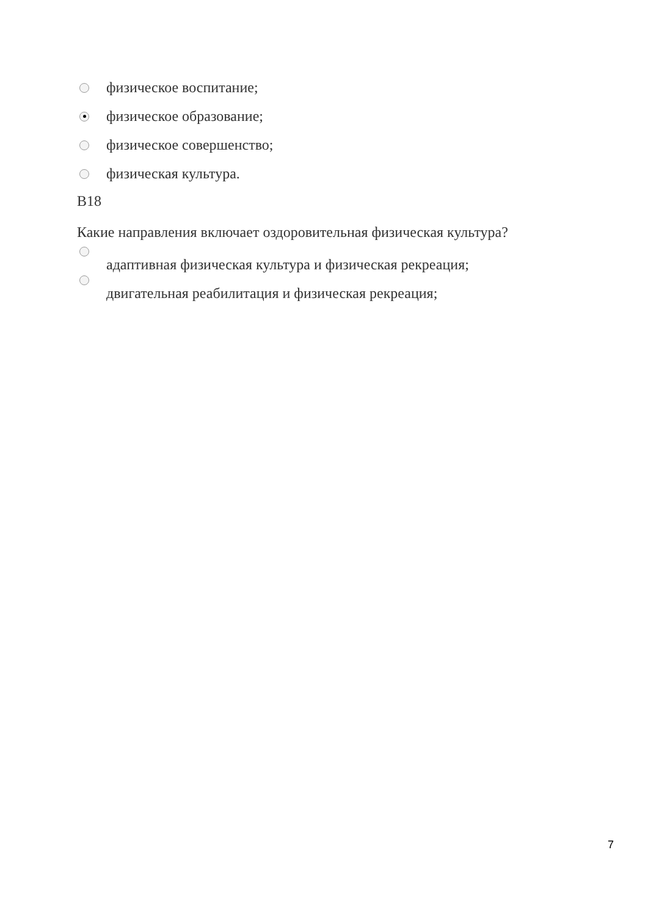физическое воспитание;
физическое образование;
физическое совершенство;
физическая культура.
B18
Какие направления включает оздоровительная физическая культура?
адаптивная физическая культура и физическая рекреация;
двигательная реабилитация и физическая рекреация;
7